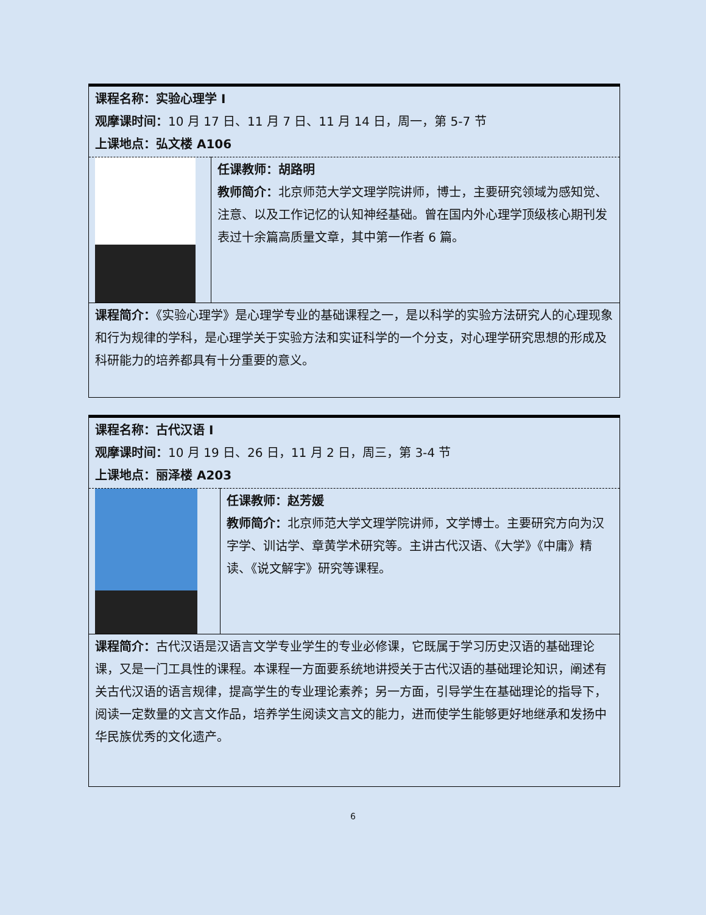| 课程名称：实验心理学 I 观摩课时间： 10 月 17 日、11 月 7 日、11 月 14 日，周一，第 5-7 节 上课地点：弘文楼 A106 | |
| | 任课教师：胡路明 教师简介： 北京师范大学文理学院讲师，博士，主要研究领域为感知觉、注意、以及工作记忆的认知神经基础。曾在国内外心理学顶级核心期刊发表过十余篇高质量文章，其中第一作者 6 篇。 |
| 课程简介： 《实验心理学》是心理学专业的基础课程之一，是以科学的实验方法研究人的心理现象和行为规律的学科，是心理学关于实验方法和实证科学的一个分支，对心理学研究思想的形成及科研能力的培养都具有十分重要的意义。 | |
| 课程名称：古代汉语 I 观摩课时间： 10 月 19 日、26 日，11 月 2 日，周三，第 3-4 节 上课地点：丽泽楼 A203 | |
| | 任课教师：赵芳媛 教师简介： 北京师范大学文理学院讲师，文学博士。主要研究方向为汉字学、训诂学、章黄学术研究等。主讲古代汉语、《大学》《中庸》精读、《说文解字》研究等课程。 |
| 课程简介： 古代汉语是汉语言文学专业学生的专业必修课，它既属于学习历史汉语的基础理论课，又是一门工具性的课程。本课程一方面要系统地讲授关于古代汉语的基础理论知识，阐述有关古代汉语的语言规律，提高学生的专业理论素养；另一方面，引导学生在基础理论的指导下，阅读一定数量的文言文作品，培养学生阅读文言文的能力，进而使学生能够更好地继承和发扬中华民族优秀的文化遗产。 | |
6